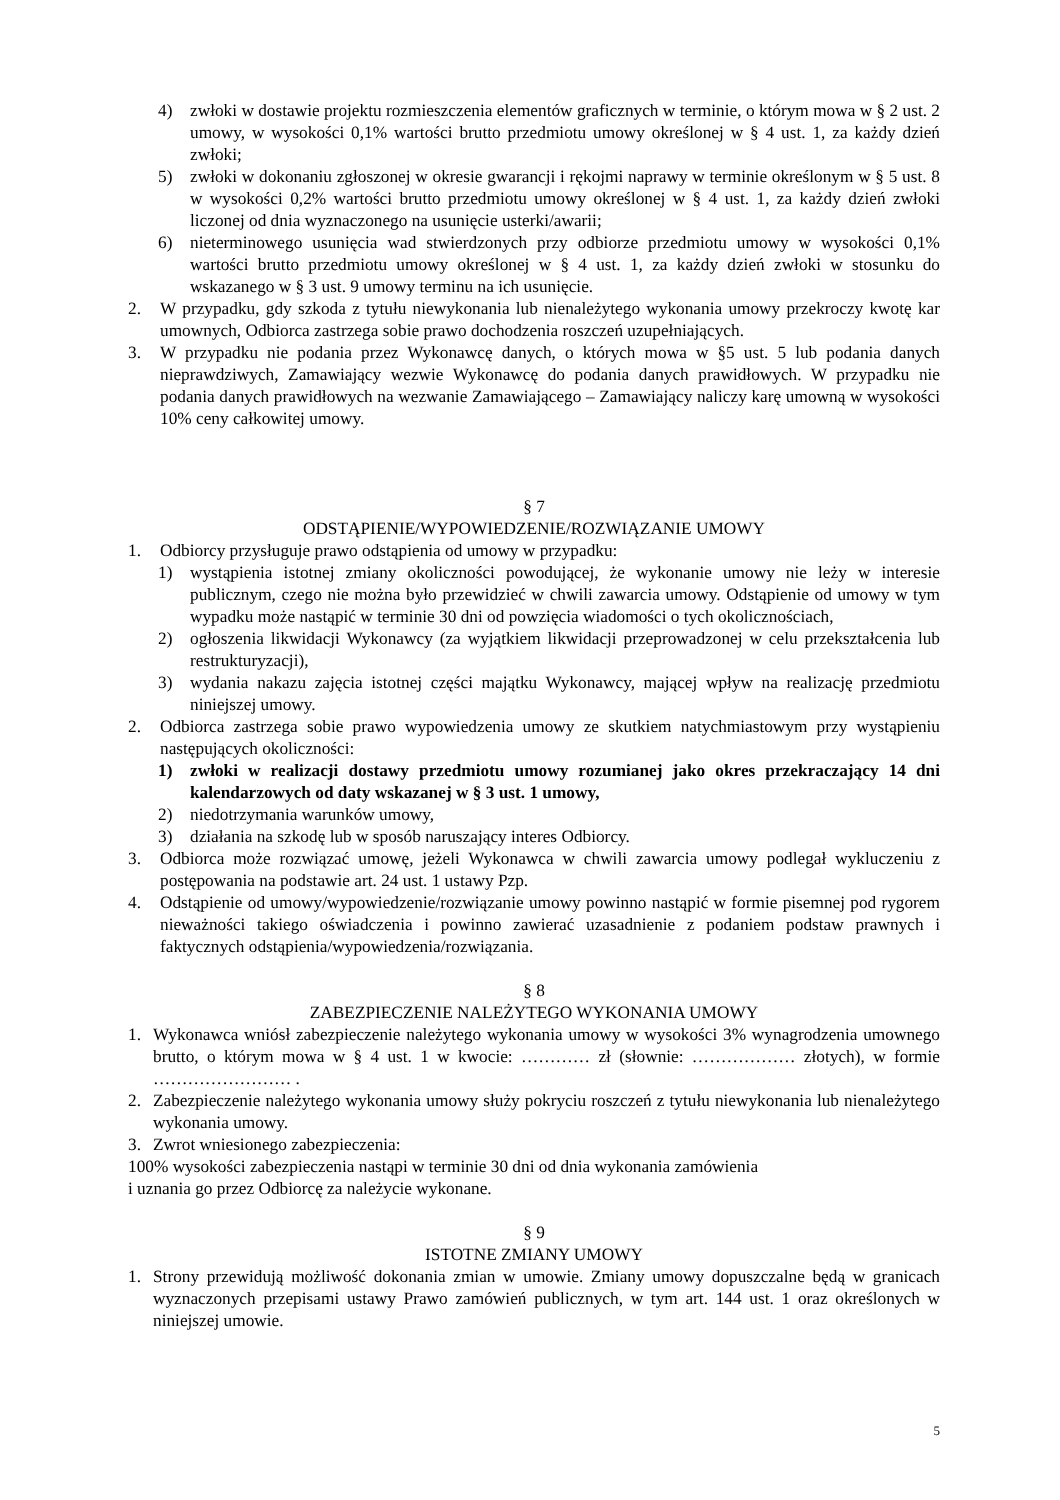4) zwłoki w dostawie projektu rozmieszczenia elementów graficznych w terminie, o którym mowa w § 2 ust. 2 umowy, w wysokości 0,1% wartości brutto przedmiotu umowy określonej w § 4 ust. 1, za każdy dzień zwłoki;
5) zwłoki w dokonaniu zgłoszonej w okresie gwarancji i rękojmi naprawy w terminie określonym w § 5 ust. 8 w wysokości 0,2% wartości brutto przedmiotu umowy określonej w § 4 ust. 1, za każdy dzień zwłoki liczonej od dnia wyznaczonego na usunięcie usterki/awarii;
6) nieterminowego usunięcia wad stwierdzonych przy odbiorze przedmiotu umowy w wysokości 0,1% wartości brutto przedmiotu umowy określonej w § 4 ust. 1, za każdy dzień zwłoki w stosunku do wskazanego w § 3 ust. 9 umowy terminu na ich usunięcie.
2. W przypadku, gdy szkoda z tytułu niewykonania lub nienależytego wykonania umowy przekroczy kwotę kar umownych, Odbiorca zastrzega sobie prawo dochodzenia roszczeń uzupełniających.
3. W przypadku nie podania przez Wykonawcę danych, o których mowa w §5 ust. 5 lub podania danych nieprawdziwych, Zamawiający wezwie Wykonawcę do podania danych prawidłowych. W przypadku nie podania danych prawidłowych na wezwanie Zamawiającego – Zamawiający naliczy karę umowną w wysokości 10% ceny całkowitej umowy.
§ 7
ODSTĄPIENIE/WYPOWIEDZENIE/ROZWIĄZANIE UMOWY
1. Odbiorcy przysługuje prawo odstąpienia od umowy w przypadku:
1) wystąpienia istotnej zmiany okoliczności powodującej, że wykonanie umowy nie leży w interesie publicznym, czego nie można było przewidzieć w chwili zawarcia umowy. Odstąpienie od umowy w tym wypadku może nastąpić w terminie 30 dni od powzięcia wiadomości o tych okolicznościach,
2) ogłoszenia likwidacji Wykonawcy (za wyjątkiem likwidacji przeprowadzonej w celu przekształcenia lub restrukturyzacji),
3) wydania nakazu zajęcia istotnej części majątku Wykonawcy, mającej wpływ na realizację przedmiotu niniejszej umowy.
2. Odbiorca zastrzega sobie prawo wypowiedzenia umowy ze skutkiem natychmiastowym przy wystąpieniu następujących okoliczności:
1) zwłoki w realizacji dostawy przedmiotu umowy rozumianej jako okres przekraczający 14 dni kalendarzowych od daty wskazanej w § 3 ust. 1 umowy,
2) niedotrzymania warunków umowy,
3) działania na szkodę lub w sposób naruszający interes Odbiorcy.
3. Odbiorca może rozwiązać umowę, jeżeli Wykonawca w chwili zawarcia umowy podlegał wykluczeniu z postępowania na podstawie art. 24 ust. 1 ustawy Pzp.
4. Odstąpienie od umowy/wypowiedzenie/rozwiązanie umowy powinno nastąpić w formie pisemnej pod rygorem nieważności takiego oświadczenia i powinno zawierać uzasadnienie z podaniem podstaw prawnych i faktycznych odstąpienia/wypowiedzenia/rozwiązania.
§ 8
ZABEZPIECZENIE NALEŻYTEGO WYKONANIA UMOWY
1. Wykonawca wniósł zabezpieczenie należytego wykonania umowy w wysokości 3% wynagrodzenia umownego brutto, o którym mowa w § 4 ust. 1 w kwocie: ………… zł (słownie: ……………… złotych), w formie …………………… .
2. Zabezpieczenie należytego wykonania umowy służy pokryciu roszczeń z tytułu niewykonania lub nienależytego wykonania umowy.
3. Zwrot wniesionego zabezpieczenia:
100% wysokości zabezpieczenia nastąpi w terminie 30 dni od dnia wykonania zamówienia
i uznania go przez Odbiorcę za należycie wykonane.
§ 9
ISTOTNE ZMIANY UMOWY
1. Strony przewidują możliwość dokonania zmian w umowie. Zmiany umowy dopuszczalne będą w granicach wyznaczonych przepisami ustawy Prawo zamówień publicznych, w tym art. 144 ust. 1 oraz określonych w niniejszej umowie.
5